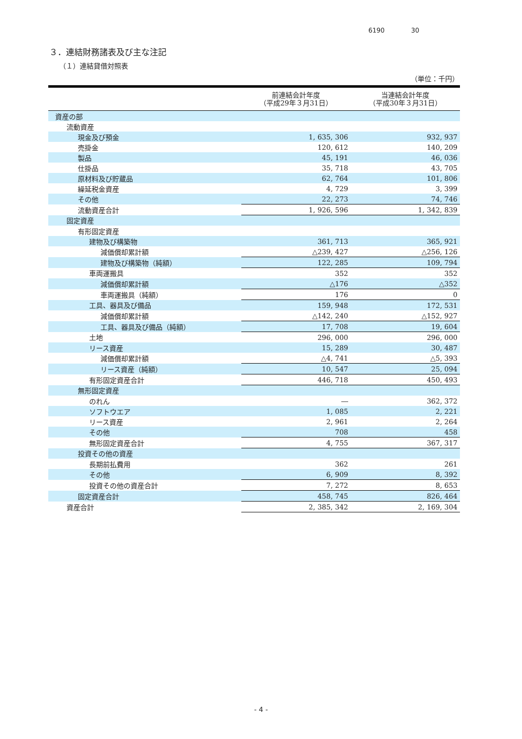6190 30
３．連結財務諸表及び主な注記
（１）連結貸借対照表
（単位：千円）
| | 前連結会計年度 （平成29年３月31日） | 当連結会計年度 （平成30年３月31日） |
| --- | --- | --- |
| 資産の部 | | |
| 流動資産 | | |
| 現金及び預金 | 1, 635, 306 | 932, 937 |
| 売掛金 | 120, 612 | 140, 209 |
| 製品 | 45, 191 | 46, 036 |
| 仕掛品 | 35, 718 | 43, 705 |
| 原材料及び貯蔵品 | 62, 764 | 101, 806 |
| 繰延税金資産 | 4, 729 | 3, 399 |
| その他 | 22, 273 | 74, 746 |
| 流動資産合計 | 1, 926, 596 | 1, 342, 839 |
| 固定資産 | | |
| 有形固定資産 | | |
| 建物及び構築物 | 361, 713 | 365, 921 |
| 減価償却累計額 | △239, 427 | △256, 126 |
| 建物及び構築物（純額） | 122, 285 | 109, 794 |
| 車両運搬具 | 352 | 352 |
| 減価償却累計額 | △176 | △352 |
| 車両運搬具（純額） | 176 | 0 |
| 工具、器具及び備品 | 159, 948 | 172, 531 |
| 減価償却累計額 | △142, 240 | △152, 927 |
| 工具、器具及び備品（純額） | 17, 708 | 19, 604 |
| 土地 | 296, 000 | 296, 000 |
| リース資産 | 15, 289 | 30, 487 |
| 減価償却累計額 | △4, 741 | △5, 393 |
| リース資産（純額） | 10, 547 | 25, 094 |
| 有形固定資産合計 | 446, 718 | 450, 493 |
| 無形固定資産 | | |
| のれん | ― | 362, 372 |
| ソフトウエア | 1, 085 | 2, 221 |
| リース資産 | 2, 961 | 2, 264 |
| その他 | 708 | 458 |
| 無形固定資産合計 | 4, 755 | 367, 317 |
| 投資その他の資産 | | |
| 長期前払費用 | 362 | 261 |
| その他 | 6, 909 | 8, 392 |
| 投資その他の資産合計 | 7, 272 | 8, 653 |
| 固定資産合計 | 458, 745 | 826, 464 |
| 資産合計 | 2, 385, 342 | 2, 169, 304 |
- 4 -